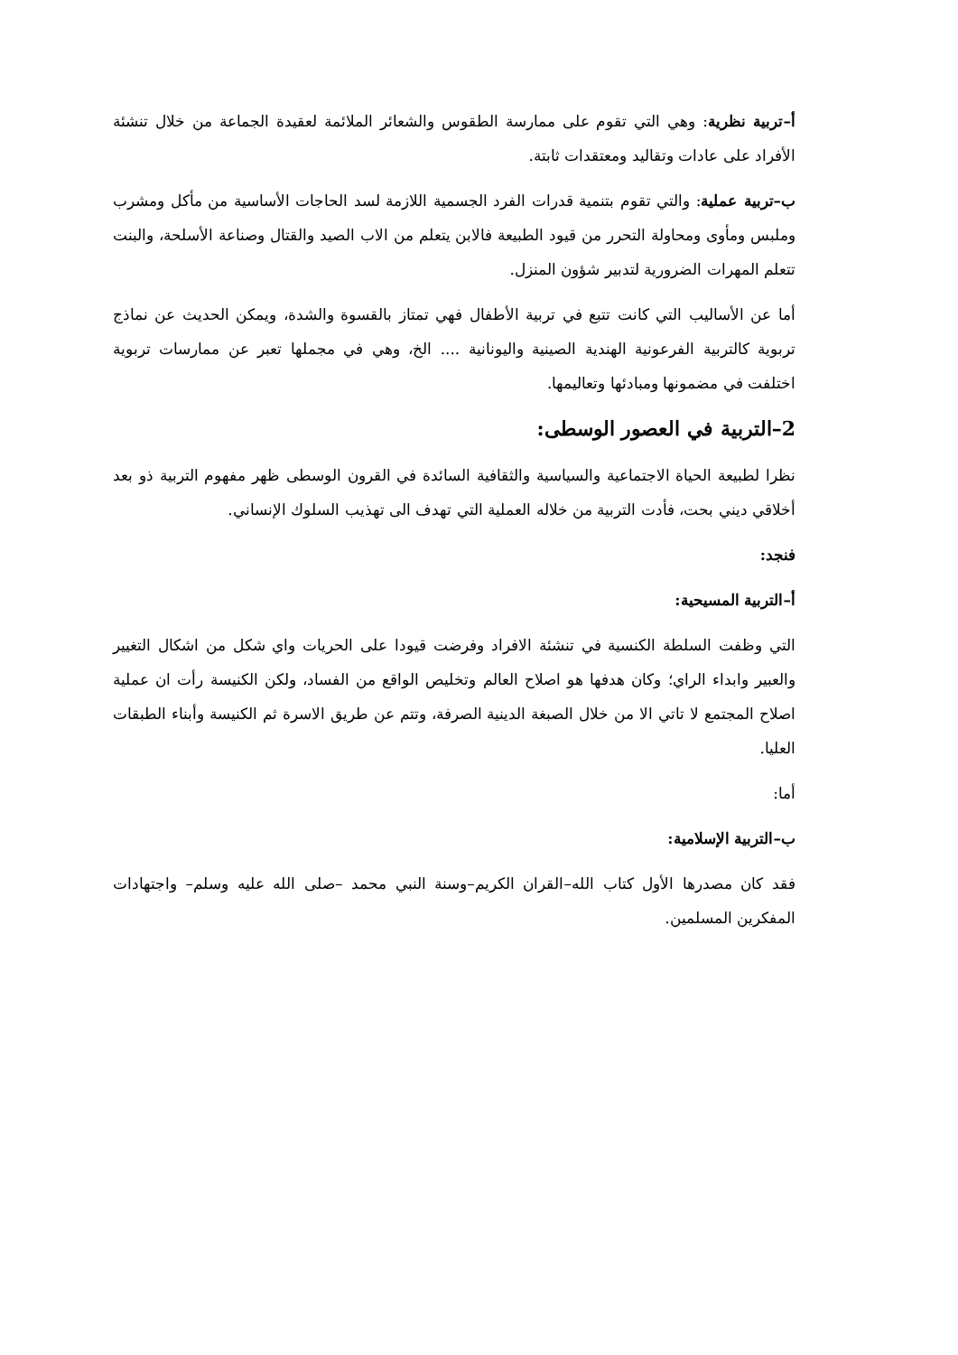أ–تربية نظرية: وهي التي تقوم على ممارسة الطقوس والشعائر الملائمة لعقيدة الجماعة من خلال تنشئة الأفراد على عادات وتقاليد ومعتقدات ثابتة.
ب–تربية عملية: والتي تقوم بتنمية قدرات الفرد الجسمية اللازمة لسد الحاجات الأساسية من مأكل ومشرب وملبس ومأوى ومحاولة التحرر من قيود الطبيعة فالابن يتعلم من الاب الصيد والقتال وصناعة الأسلحة، والبنت تتعلم المهرات الضرورية لتدبير شؤون المنزل.
أما عن الأساليب التي كانت تتبع في تربية الأطفال فهي تمتاز بالقسوة والشدة، ويمكن الحديث عن نماذج تربوية كالتربية الفرعونية الهندية الصينية واليونانية .... الخ، وهي في مجملها تعبر عن ممارسات تربوية اختلفت في مضمونها ومبادئها وتعاليمها.
2–التربية في العصور الوسطى:
نظرا لطبيعة الحياة الاجتماعية والسياسية والثقافية السائدة في القرون الوسطى ظهر مفهوم التربية ذو بعد أخلاقي ديني بحت، فأدت التربية من خلاله العملية التي تهدف الى تهذيب السلوك الإنساني.
فنجد:
أ–التربية المسيحية:
التي وظفت السلطة الكنسية في تنشئة الافراد وفرضت قيودا على الحريات واي شكل من اشكال التغيير والعبير وابداء الراي؛ وكان هدفها هو اصلاح العالم وتخليص الواقع من الفساد، ولكن الكنيسة رأت ان عملية اصلاح المجتمع لا تاتي الا من خلال الصبغة الدينية الصرفة، وتتم عن طريق الاسرة ثم الكنيسة وأبناء الطبقات العليا.
أما:
ب–التربية الإسلامية:
فقد كان مصدرها الأول كتاب الله–القران الكريم–وسنة النبي محمد –صلى الله عليه وسلم– واجتهادات المفكرين المسلمين.